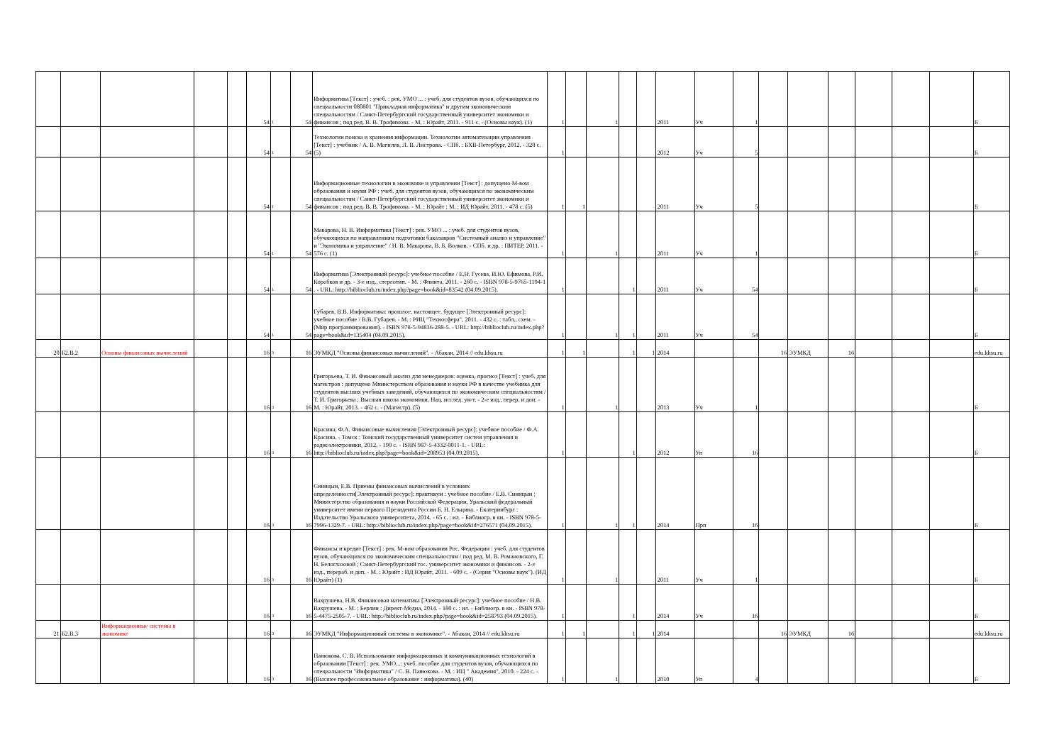| | | | | | 54 | 1 | 54 | Информатика [Текст] : учеб. : рек. УМО ... : учеб. для студентов вузов, обучающихся по специальности 080801 "Прикладная информатика" и другим экономическим специальностям / Санкт-Петербургский государственный университет экономики и финансов ; под ред. В. В. Трофимова. - М. : Юрайт, 2011. - 911 с. - (Основы наук). (1) | 1 | | 1 | | | 2011 | Уч | 1 | | | | | | | Б |
| | | | | | 54 | 1 | 54 | Технологии поиска и хранения информации. Технологии автоматизации управления [Текст] : учебник / А. В. Могилев, Л. В. Листрова. - СПб. : БХВ-Петербург, 2012. - 320 с. (5) | 1 | | | | | 2012 | Уч | 5 | | | | | | | Б |
| | | | | | 54 | 1 | 54 | Информационные технологии в экономике и управлении [Текст] : допущено М-вом образования и науки РФ : учеб. для студентов вузов, обучающихся по экономическим специальностям / Санкт-Петербургский государственный университет экономики и финансов ; под ред. В. В. Трофимова. - М. : Юрайт ; М. : ИД Юрайт, 2011. - 478 с. (5) | 1 | 1 | | | | 2011 | Уч | 5 | | | | | | | Б |
| | | | | | 54 | 1 | 54 | Макарова, Н. В. Информатика [Текст] : рек. УМО ... : учеб. для студентов вузов, обучающихся по направлениям подготовки бакалавров "Системный анализ и управление" и "Экономика и управление" / Н. В. Макарова, В. Б. Волков. - СПб. и др. : ПИТЕР, 2011. - 576 с. (1) | 1 | | 1 | | | 2011 | Уч | 1 | | | | | | | Б |
| | | | | | 54 | 1 | 54 | Информатика [Электронный ресурс]: учебное пособие / Е.Н. Гусева, И.Ю. Ефимова, Р.И. Коробков и др. - 3-е изд., стереотип. - М. : Флинта, 2011. - 260 с. - ISBN 978-5-9765-1194-1 . - URL: http://biblioclub.ru/index.php?page=book&id=83542 (04.09.2015). | 1 | | | 1 | | 2011 | Уч | 54 | | | | | | | Б |
| | | | | | 54 | 1 | 54 | Губарев, В.В. Информатика: прошлое, настоящее, будущее [Электронный ресурс]: учебное пособие / В.В. Губарев. - М. : РИЦ "Техносфера", 2011. - 432 с. : табл., схем. - (Мир программирования). - ISBN 978-5-94836-288-5. - URL: http://biblioclub.ru/index.php?page=book&id=135404 (04.09.2015). | 1 | | 1 | 1 | | 2011 | Уч | 54 | | | | | | | Б |
| 20 | Б2.В.2 | Основы финансовых вычислений | | | 16 | 3 | 16 | ЭУМКД "Основы финансовых вычислений". - Абакан, 2014 // edu.khsu.ru | 1 | 1 | | 1 | 1 | 2014 | | | 16 | ЭУМКД | 16 | | | | edu.khsu.ru |
| | | | | | 16 | 3 | 16 | Григорьева, Т. И. Финансовый анализ для менеджеров: оценка, прогноз [Текст] : учеб. для магистров : допущено Министерством образования и науки РФ в качестве учебника для студентов высших учебных заведений, обучающихся по экономическим специальностям / Т. И. Григорьева ; Высшая школа экономики, Нац. исслед. ун-т. - 2-е изд., перер. и доп. - М. : Юрайт, 2013. - 462 с. - (Магистр). (5) | 1 | | 1 | | | 2013 | Уч | 1 | | | | | | | Б |
| | | | | | 16 | 3 | 16 | Красина, Ф.А. Финансовые вычисления [Электронный ресурс]: учебное пособие / Ф.А. Красина. - Томск : Томский государственный университет систем управления и радиоэлектроники, 2012. - 190 с. - ISBN 987-5-4332-0011-1. - URL: http://biblioclub.ru/index.php?page=book&id=208953 (04.09.2015). | 1 | | | 1 | | 2012 | Уп | 16 | | | | | | | Б |
| | | | | | 16 | 3 | 16 | Синицын, Е.В. Приемы финансовых вычислений в условиях определенности[Электронный ресурс]: практикум : учебное пособие / Е.В. Синицын ; Министерство образования и науки Российской Федерации, Уральский федеральный университет имени первого Президента России Б. Н. Ельцина. - Екатеринбург : Издательство Уральского университета, 2014. - 65 с. : ил. - Библиогр. в кн. - ISBN 978-5-7996-1329-7. - URL: http://biblioclub.ru/index.php?page=book&id=276571 (04.09.2015). | 1 | | 1 | 1 | | 2014 | Прп | 16 | | | | | | | Б |
| | | | | | 16 | 3 | 16 | Финансы и кредит [Текст] : рек. М-вом образования Рос. Федерации : учеб. для студентов вузов, обучающихся по экономическим специальностям / под ред. М. В. Романовского, Г. Н. Белоглазовой ; Санкт-Петербургский гос. университет экономики и финансов. - 2-е изд., перераб. и доп. - М. : Юрайт : ИД Юрайт, 2011. - 609 с. - (Серия "Основы наук"). (ИД Юрайт) (1) | 1 | | 1 | | | 2011 | Уч | 1 | | | | | | | Б |
| | | | | | 16 | 3 | 16 | Вахрушева, Н.В. Финансовая математика [Электронный ресурс]: учебное пособие / Н.В. Вахрушева. - М. ; Берлин : Директ-Медиа, 2014. - 180 с. : ил. - Библиогр. в кн. - ISBN 978-5-4475-2505-7. - URL: http://biblioclub.ru/index.php?page=book&id=258793 (04.09.2015). | 1 | | | 1 | | 2014 | Уч | 16 | | | | | | | Б |
| 21 | Б2.В.3 | Информационные системы в экономике | | | 16 | 3 | 16 | ЭУМКД "Информационный системы в экономике". - Абакан, 2014 // edu.khsu.ru | 1 | 1 | | 1 | 1 | 2014 | | | 16 | ЭУМКД | 16 | | | | edu.khsu.ru |
| | | | | | 16 | 3 | 16 | Панюкова, С. В. Использование информационных и коммуникационных технологий в образовании [Текст] : рек. УМО...: учеб. пособие для студентов вузов, обучающихся по специальности "Информатика" / С. В. Панюкова. - М. : ИЦ " Академия", 2010. - 224 с. - (Высшее профессиональное образование : информатика). (40) | 1 | | 1 | | | 2010 | Уп | 4 | | | | | | | Б |